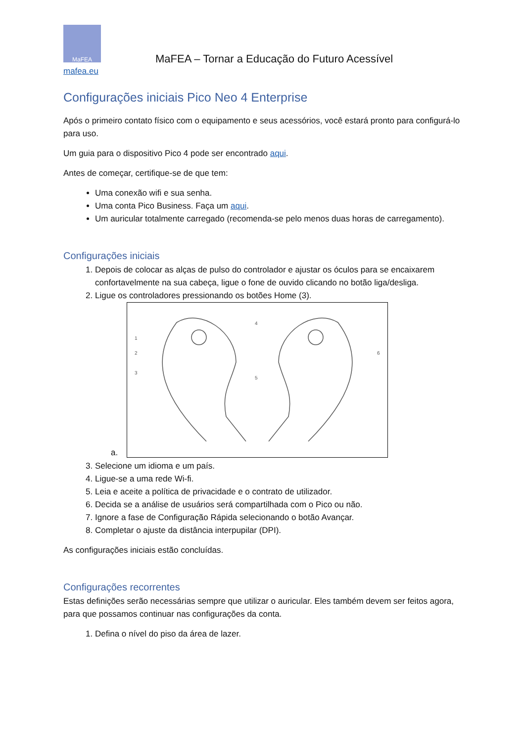MaFEA
MaFEA – Tornar a Educação do Futuro Acessível
mafea.eu
Configurações iniciais Pico Neo 4 Enterprise
Após o primeiro contato físico com o equipamento e seus acessórios, você estará pronto para configurá-lo para uso.
Um guia para o dispositivo Pico 4 pode ser encontrado aqui.
Antes de começar, certifique-se de que tem:
Uma conexão wifi e sua senha.
Uma conta Pico Business. Faça um aqui.
Um auricular totalmente carregado (recomenda-se pelo menos duas horas de carregamento).
Configurações iniciais
1. Depois de colocar as alças de pulso do controlador e ajustar os óculos para se encaixarem confortavelmente na sua cabeça, ligue o fone de ouvido clicando no botão liga/desliga.
2. Ligue os controladores pressionando os botões Home (3).
a.
1
2
3
4
5
6
3. Selecione um idioma e um país.
4. Ligue-se a uma rede Wi-fi.
5. Leia e aceite a política de privacidade e o contrato de utilizador.
6. Decida se a análise de usuários será compartilhada com o Pico ou não.
7. Ignore a fase de Configuração Rápida selecionando o botão Avançar.
8. Completar o ajuste da distância interpupilar (DPI).
As configurações iniciais estão concluídas.
Configurações recorrentes
Estas definições serão necessárias sempre que utilizar o auricular. Eles também devem ser feitos agora, para que possamos continuar nas configurações da conta.
1. Defina o nível do piso da área de lazer.